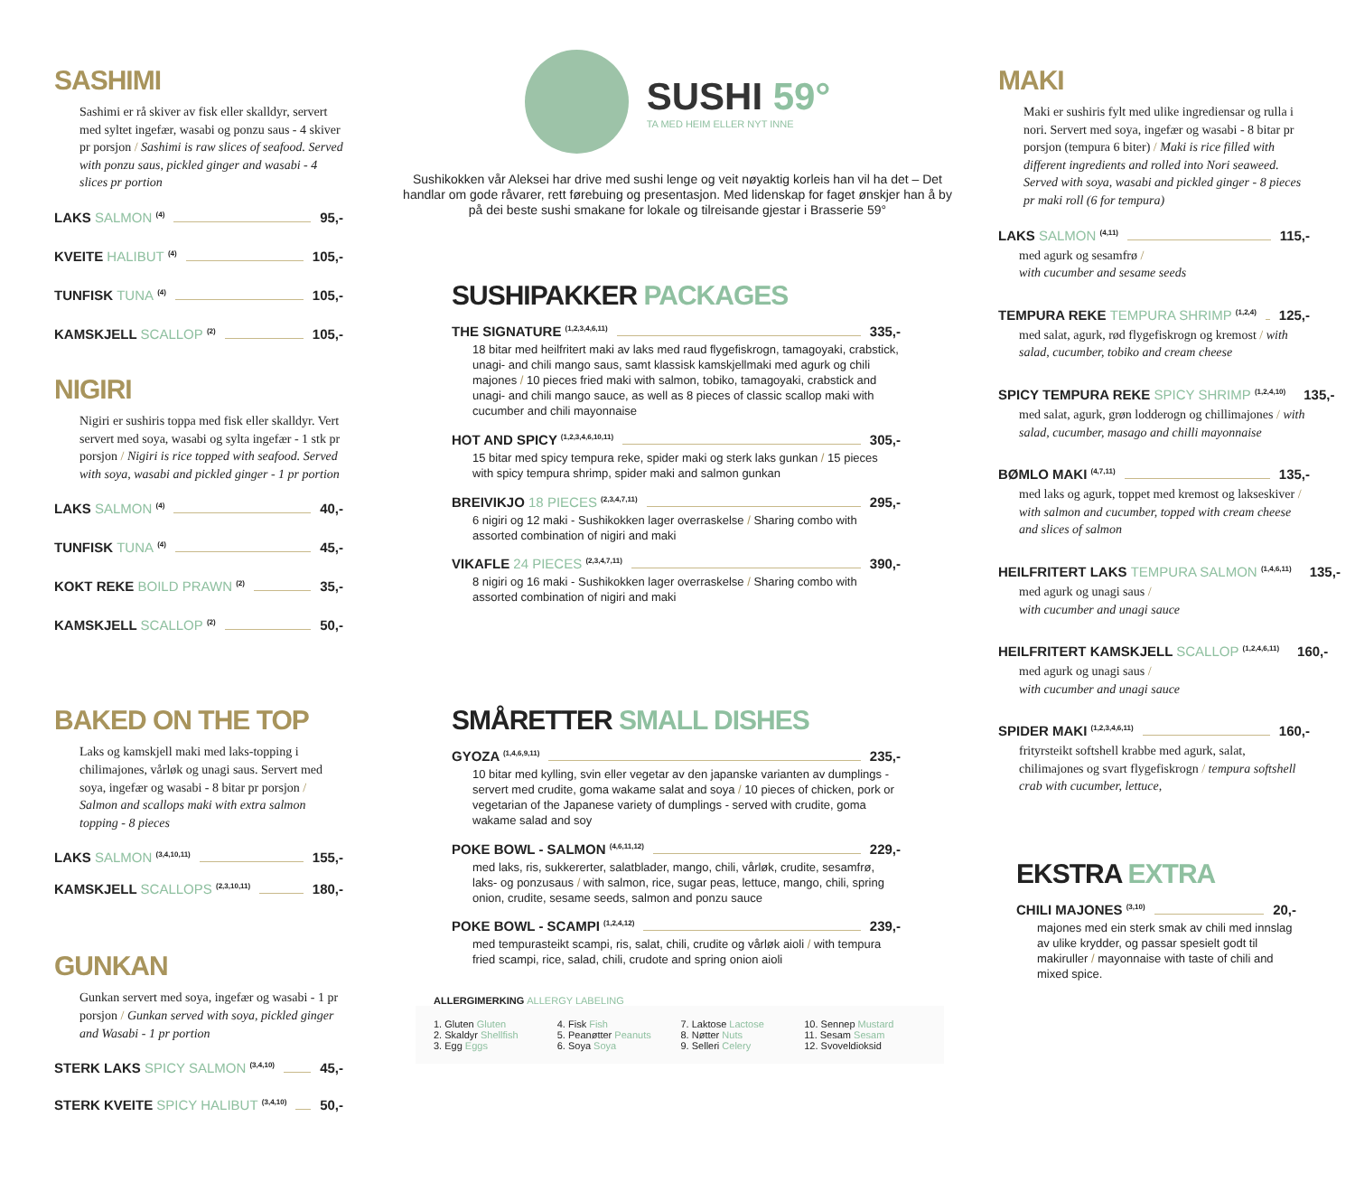SASHIMI
Sashimi er rå skiver av fisk eller skalldyr, servert med syltet ingefær, wasabi og ponzu saus - 4 skiver pr porsjon / Sashimi is raw slices of seafood. Served with ponzu saus, pickled ginger and wasabi - 4 slices pr portion
LAKS SALMON <sup>(4)</sup> 95,-
KVEITE HALIBUT <sup>(4)</sup> 105,-
TUNFISK TUNA <sup>(4)</sup> 105,-
KAMSKJELL SCALLOP <sup>(2)</sup> 105,-
NIGIRI
Nigiri er sushiris toppa med fisk eller skalldyr. Vert servert med soya, wasabi og sylta ingefær - 1 stk pr porsjon / Nigiri is rice topped with seafood. Served with soya, wasabi and pickled ginger - 1 pr portion
LAKS SALMON <sup>(4)</sup> 40,-
TUNFISK TUNA <sup>(4)</sup> 45,-
KOKT REKE BOILD PRAWN <sup>(2)</sup> 35,-
KAMSKJELL SCALLOP <sup>(2)</sup> 50,-
BAKED ON THE TOP
Laks og kamskjell maki med laks-topping i chilimajones, vårløk og unagi saus. Servert med soya, ingefær og wasabi - 8 bitar pr porsjon / Salmon and scallops maki with extra salmon topping - 8 pieces
LAKS SALMON <sup>(3,4,10,11)</sup> 155,-
KAMSKJELL SCALLOPS <sup>(2,3,10,11)</sup> 180,-
GUNKAN
Gunkan servert med soya, ingefær og wasabi - 1 pr porsjon / Gunkan served with soya, pickled ginger and Wasabi - 1 pr portion
STERK LAKS SPICY SALMON <sup>(3,4,10)</sup> 45,-
STERK KVEITE SPICY HALIBUT <sup>(3,4,10)</sup> 50,-
SUSHI 59°
TA MED HEIM ELLER NYT INNE
Sushikokken vår Aleksei har drive med sushi lenge og veit nøyaktig korleis han vil ha det – Det handlar om gode råvarer, rett førebuing og presentasjon. Med lidenskap for faget ønskjer han å by på dei beste sushi smakane for lokale og tilreisande gjestar i Brasserie 59°
SUSHIPAKKER PACKAGES
THE SIGNATURE <sup>(1,2,3,4,6,11)</sup> 335,-
18 bitar med heilfritert maki av laks med raud flygefiskrogn, tamagoyaki, crabstick, unagi- and chili mango saus, samt klassisk kamskjellmaki med agurk og chili majones / 10 pieces fried maki with salmon, tobiko, tamagoyaki, crabstick and unagi- and chili mango sauce, as well as 8 pieces of classic scallop maki with cucumber and chili mayonnaise
HOT AND SPICY <sup>(1,2,3,4,6,10,11)</sup> 305,-
15 bitar med spicy tempura reke, spider maki og sterk laks gunkan / 15 pieces with spicy tempura shrimp, spider maki and salmon gunkan
BREIVIKJO 18 PIECES <sup>(2,3,4,7,11)</sup> 295,-
6 nigiri og 12 maki - Sushikokken lager overraskelse / Sharing combo with assorted combination of nigiri and maki
VIKAFLE 24 PIECES <sup>(2,3,4,7,11)</sup> 390,-
8 nigiri og 16 maki - Sushikokken lager overraskelse / Sharing combo with assorted combination of nigiri and maki
SMÅRETTER SMALL DISHES
GYOZA <sup>(1,4,6,9,11)</sup> 235,-
10 bitar med kylling, svin eller vegetar av den japanske varianten av dumplings - servert med crudite, goma wakame salat and soya / 10 pieces of chicken, pork or vegetarian of the Japanese variety of dumplings - served with crudite, goma wakame salad and soy
POKE BOWL - SALMON <sup>(4,6,11,12)</sup> 229,-
med laks, ris, sukkererter, salatblader, mango, chili, vårløk, crudite, sesamfrø, laks- og ponzusaus / with salmon, rice, sugar peas, lettuce, mango, chili, spring onion, crudite, sesame seeds, salmon and ponzu sauce
POKE BOWL - SCAMPI <sup>(1,2,4,12)</sup> 239,-
med tempurasteikt scampi, ris, salat, chili, crudite og vårløk aioli / with tempura fried scampi, rice, salad, chili, crudote and spring onion aioli
ALLERGIMERKING ALLERGY LABELING
1. Gluten Gluten
2. Skaldyr Shellfish
3. Egg Eggs
4. Fisk Fish
5. Peanøtter Peanuts
6. Soya Soya
7. Laktose Lactose
8. Nøtter Nuts
9. Selleri Celery
10. Sennep Mustard
11. Sesam Sesam
12. Svoveldioksid
MAKI
Maki er sushiris fylt med ulike ingrediensar og rulla i nori. Servert med soya, ingefær og wasabi - 8 bitar pr porsjon (tempura 6 biter) / Maki is rice filled with different ingredients and rolled into Nori seaweed. Served with soya, wasabi and pickled ginger - 8 pieces pr maki roll (6 for tempura)
LAKS SALMON <sup>(4,11)</sup> 115,-
med agurk og sesamfrø /
with cucumber and sesame seeds
TEMPURA REKE TEMPURA SHRIMP <sup>(1,2,4)</sup> 125,-
med salat, agurk, rød flygefiskrogn og kremost / with salad, cucumber, tobiko and cream cheese
SPICY TEMPURA REKE SPICY SHRIMP <sup>(1,2,4,10)</sup> 135,-
med salat, agurk, grøn lodderogn og chillimajones / with salad, cucumber, masago and chilli mayonnaise
BØMLO MAKI <sup>(4,7,11)</sup> 135,-
med laks og agurk, toppet med kremost og lakseskiver / with salmon and cucumber, topped with cream cheese and slices of salmon
HEILFRITERT LAKS TEMPURA SALMON <sup>(1,4,6,11)</sup> 135,-
med agurk og unagi saus /
with cucumber and unagi sauce
HEILFRITERT KAMSKJELL SCALLOP <sup>(1,2,4,6,11)</sup> 160,-
med agurk og unagi saus /
with cucumber and unagi sauce
SPIDER MAKI <sup>(1,2,3,4,6,11)</sup> 160,-
frityrsteikt softshell krabbe med agurk, salat, chilimajones og svart flygefiskrogn / tempura softshell crab with cucumber, lettuce,
EKSTRA EXTRA
CHILI MAJONES <sup>(3,10)</sup> 20,-
majones med ein sterk smak av chili med innslag av ulike krydder, og passar spesielt godt til makiruller / mayonnaise with taste of chili and mixed spice.